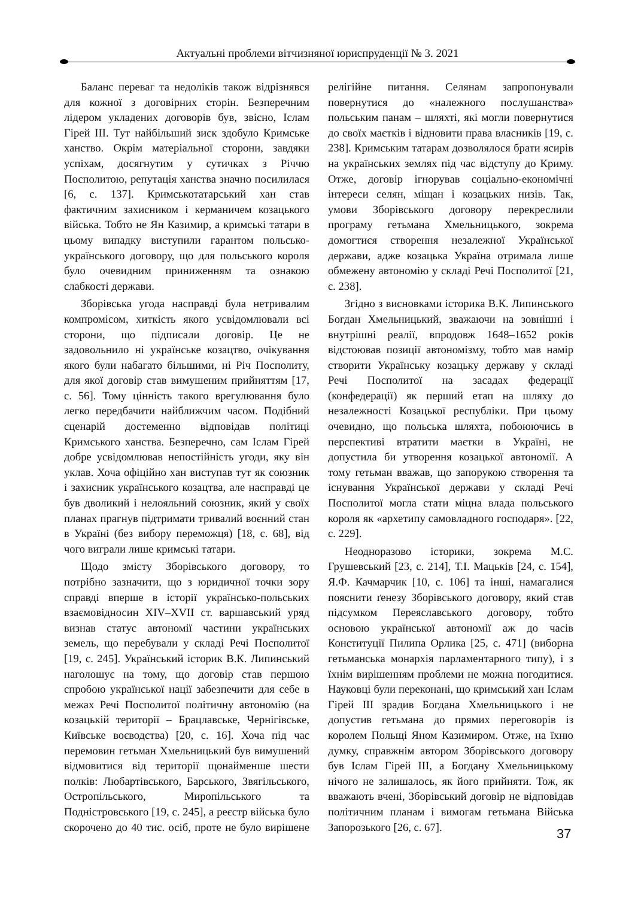Актуальні проблеми вітчизняної юриспруденції № 3. 2021
Баланс переваг та недоліків також відрізнявся для кожної з договірних сторін. Безперечним лідером укладених договорів був, звісно, Іслам Гірей ІІІ. Тут найбільший зиск здобуло Кримське ханство. Окрім матеріальної сторони, завдяки успіхам, досягнутим у сутичках з Річчю Посполитою, репутація ханства значно посилилася [6, с. 137]. Кримськотатарський хан став фактичним захисником і керманичем козацького війська. Тобто не Ян Казимир, а кримські татари в цьому випадку виступили гарантом польсько-українського договору, що для польського короля було очевидним приниженням та ознакою слабкості держави.
Зборівська угода насправді була нетривалим компромісом, хиткість якого усвідомлювали всі сторони, що підписали договір. Це не задовольнило ні українське козацтво, очікування якого були набагато більшими, ні Річ Посполиту, для якої договір став вимушеним прийняттям [17, с. 56]. Тому цінність такого врегулювання було легко передбачити найближчим часом. Подібний сценарій достеменно відповідав політиці Кримського ханства. Безперечно, сам Іслам Гірей добре усвідомлював непостійність угоди, яку він уклав. Хоча офіційно хан виступав тут як союзник і захисник українського козацтва, але насправді це був дволикий і нелояльний союзник, який у своїх планах прагнув підтримати тривалий воєнний стан в Україні (без вибору переможця) [18, с. 68], від чого виграли лише кримські татари.
Щодо змісту Зборівського договору, то потрібно зазначити, що з юридичної точки зору справді вперше в історії українсько-польських взаємовідносин XIV–XVII ст. варшавський уряд визнав статус автономії частини українських земель, що перебували у складі Речі Посполитої [19, с. 245]. Український історик В.К. Липинський наголошує на тому, що договір став першою спробою української нації забезпечити для себе в межах Речі Посполитої політичну автономію (на козацькій території – Брацлавське, Чернігівське, Київське воєводства) [20, с. 16]. Хоча під час перемовин гетьман Хмельницький був вимушений відмовитися від території щонайменше шести полків: Любартівського, Барського, Звягільського, Остропільського, Миропільського та Подністровського [19, с. 245], а реєстр війська було скорочено до 40 тис. осіб, проте не було вирішене релігійне питання. Селянам запропонували повернутися до «належного послушанства» польським панам – шляхті, які могли повернутися до своїх маєтків і відновити права власників [19, с. 238]. Кримським татарам дозволялося брати ясирів на українських землях під час відступу до Криму. Отже, договір ігнорував соціально-економічні інтереси селян, міщан і козацьких низів. Так, умови Зборівського договору перекреслили програму гетьмана Хмельницького, зокрема домогтися створення незалежної Української держави, адже козацька Україна отримала лише обмежену автономію у складі Речі Посполитої [21, с. 238].
Згідно з висновками історика В.К. Липинського Богдан Хмельницький, зважаючи на зовнішні і внутрішні реалії, впродовж 1648–1652 років відстоював позиції автономізму, тобто мав намір створити Українську козацьку державу у складі Речі Посполитої на засадах федерації (конфедерації) як перший етап на шляху до незалежності Козацької республіки. При цьому очевидно, що польська шляхта, побоюючись в перспективі втратити маєтки в Україні, не допустила би утворення козацької автономії. А тому гетьман вважав, що запорукою створення та існування Української держави у складі Речі Посполитої могла стати міцна влада польського короля як «архетипу самовладного господаря». [22, с. 229].
Неодноразово історики, зокрема М.С. Грушевський [23, с. 214], Т.І. Мацьків [24, с. 154], Я.Ф. Качмарчик [10, с. 106] та інші, намагалися пояснити ґенезу Зборівського договору, який став підсумком Переяславського договору, тобто основою української автономії аж до часів Конституції Пилипа Орлика [25, с. 471] (виборна гетьманська монархія парламентарного типу), і з їхнім вирішенням проблеми не можна погодитися. Науковці були переконані, що кримський хан Іслам Гірей ІІІ зрадив Богдана Хмельницького і не допустив гетьмана до прямих переговорів із королем Польщі Яном Казимиром. Отже, на їхню думку, справжнім автором Зборівського договору був Іслам Гірей ІІІ, а Богдану Хмельницькому нічого не залишалось, як його прийняти. Тож, як вважають вчені, Зборівський договір не відповідав політичним планам і вимогам гетьмана Війська Запорозького [26, с. 67].
37